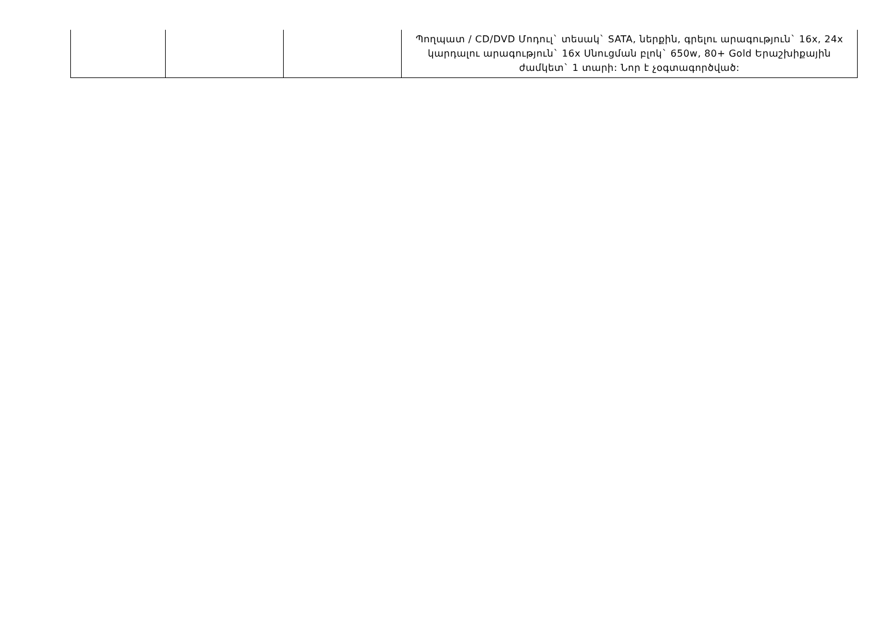| | | | Պողպատ / CD/DVD Մոդուլ` տեսակ` SATA, ներքին, գրելու արագություն` 16x, 24x կարդալու արագություն` 16x Սնուցման բլոկ` 650w, 80+ Gold Երաշխիքային ժամկետ` 1 տարի: Նոր է չօգտագործված: |